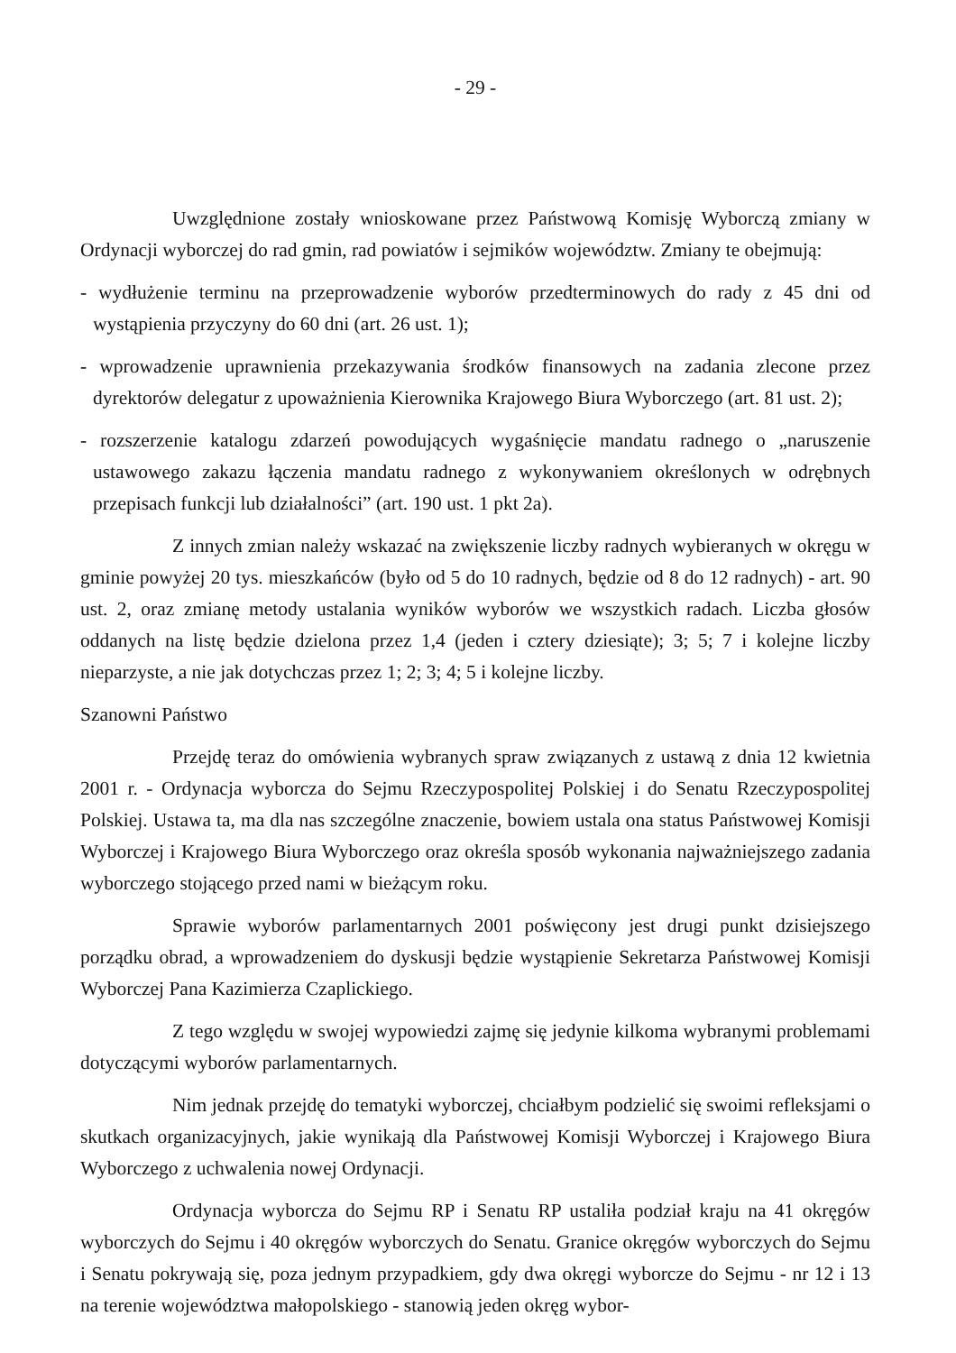- 29 -
Uwzględnione zostały wnioskowane przez Państwową Komisję Wyborczą zmiany w Ordynacji wyborczej do rad gmin, rad powiatów i sejmików województw. Zmiany te obejmują:
- wydłużenie terminu na przeprowadzenie wyborów przedterminowych do rady z 45 dni od wystąpienia przyczyny do 60 dni (art. 26 ust. 1);
- wprowadzenie uprawnienia przekazywania środków finansowych na zadania zlecone przez dyrektorów delegatur z upoważnienia Kierownika Krajowego Biura Wyborczego (art. 81 ust. 2);
- rozszerzenie katalogu zdarzeń powodujących wygaśnięcie mandatu radnego o „naruszenie ustawowego zakazu łączenia mandatu radnego z wykonywaniem określonych w odrębnych przepisach funkcji lub działalności” (art. 190 ust. 1 pkt 2a).
Z innych zmian należy wskazać na zwiększenie liczby radnych wybieranych w okręgu w gminie powyżej 20 tys. mieszkańców (było od 5 do 10 radnych, będzie od 8 do 12 radnych) - art. 90 ust. 2, oraz zmianę metody ustalania wyników wyborów we wszystkich radach. Liczba głosów oddanych na listę będzie dzielona przez 1,4 (jeden i cztery dziesiąte); 3; 5; 7 i kolejne liczby nieparzyste, a nie jak dotychczas przez 1; 2; 3; 4; 5 i kolejne liczby.
Szanowni Państwo
Przejdę teraz do omówienia wybranych spraw związanych z ustawą z dnia 12 kwietnia 2001 r. - Ordynacja wyborcza do Sejmu Rzeczypospolitej Polskiej i do Senatu Rzeczypospolitej Polskiej. Ustawa ta, ma dla nas szczególne znaczenie, bowiem ustala ona status Państwowej Komisji Wyborczej i Krajowego Biura Wyborczego oraz określa sposób wykonania najważniejszego zadania wyborczego stojącego przed nami w bieżącym roku.
Sprawie wyborów parlamentarnych 2001 poświęcony jest drugi punkt dzisiejszego porządku obrad, a wprowadzeniem do dyskusji będzie wystąpienie Sekretarza Państwowej Komisji Wyborczej Pana Kazimierza Czaplickiego.
Z tego względu w swojej wypowiedzi zajmę się jedynie kilkoma wybranymi problemami dotyczącymi wyborów parlamentarnych.
Nim jednak przejdę do tematyki wyborczej, chciałbym podzielić się swoimi refleksjami o skutkach organizacyjnych, jakie wynikają dla Państwowej Komisji Wyborczej i Krajowego Biura Wyborczego z uchwalenia nowej Ordynacji.
Ordynacja wyborcza do Sejmu RP i Senatu RP ustaliła podział kraju na 41 okręgów wyborczych do Sejmu i 40 okręgów wyborczych do Senatu. Granice okręgów wyborczych do Sejmu i Senatu pokrywają się, poza jednym przypadkiem, gdy dwa okręgi wyborcze do Sejmu - nr 12 i 13 na terenie województwa małopolskiego - stanowią jeden okręg wybor-